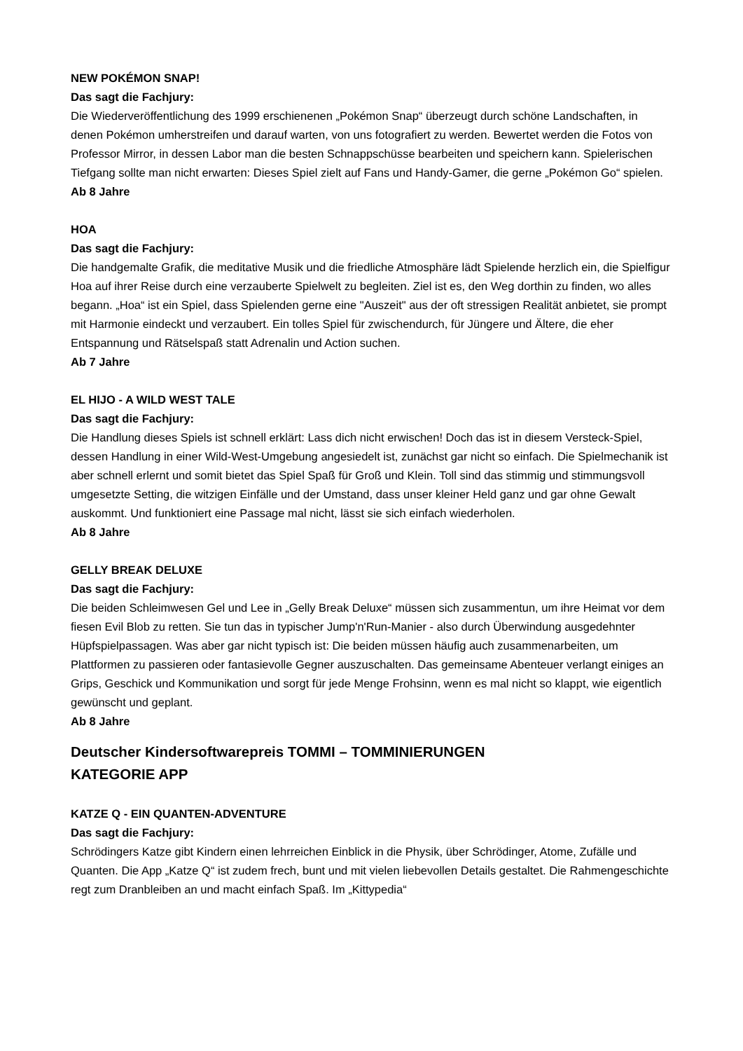NEW POKÉMON SNAP!
Das sagt die Fachjury:
Die Wiederveröffentlichung des 1999 erschienenen „Pokémon Snap“ überzeugt durch schöne Landschaften, in denen Pokémon umherstreifen und darauf warten, von uns fotografiert zu werden. Bewertet werden die Fotos von Professor Mirror, in dessen Labor man die besten Schnappschüsse bearbeiten und speichern kann. Spielerischen Tiefgang sollte man nicht erwarten: Dieses Spiel zielt auf Fans und Handy-Gamer, die gerne „Pokémon Go“ spielen.
Ab 8 Jahre
HOA
Das sagt die Fachjury:
Die handgemalte Grafik, die meditative Musik und die friedliche Atmosphäre lädt Spielende herzlich ein, die Spielfigur Hoa auf ihrer Reise durch eine verzauberte Spielwelt zu begleiten. Ziel ist es, den Weg dorthin zu finden, wo alles begann. „Hoa“ ist ein Spiel, dass Spielenden gerne eine "Auszeit" aus der oft stressigen Realität anbietet, sie prompt mit Harmonie eindeckt und verzaubert. Ein tolles Spiel für zwischendurch, für Jüngere und Ältere, die eher Entspannung und Rätselspaß statt Adrenalin und Action suchen.
Ab 7 Jahre
EL HIJO - A WILD WEST TALE
Das sagt die Fachjury:
Die Handlung dieses Spiels ist schnell erklärt: Lass dich nicht erwischen! Doch das ist in diesem Versteck-Spiel, dessen Handlung in einer Wild-West-Umgebung angesiedelt ist, zunächst gar nicht so einfach. Die Spielmechanik ist aber schnell erlernt und somit bietet das Spiel Spaß für Groß und Klein. Toll sind das stimmig und stimmungsvoll umgesetzte Setting, die witzigen Einfälle und der Umstand, dass unser kleiner Held ganz und gar ohne Gewalt auskommt. Und funktioniert eine Passage mal nicht, lässt sie sich einfach wiederholen.
Ab 8 Jahre
GELLY BREAK DELUXE
Das sagt die Fachjury:
Die beiden Schleimwesen Gel und Lee in „Gelly Break Deluxe“ müssen sich zusammentun, um ihre Heimat vor dem fiesen Evil Blob zu retten. Sie tun das in typischer Jump'n'Run-Manier - also durch Überwindung ausgedehnter Hüpfspielpassagen. Was aber gar nicht typisch ist: Die beiden müssen häufig auch zusammenarbeiten, um Plattformen zu passieren oder fantasievolle Gegner auszuschalten. Das gemeinsame Abenteuer verlangt einiges an Grips, Geschick und Kommunikation und sorgt für jede Menge Frohsinn, wenn es mal nicht so klappt, wie eigentlich gewünscht und geplant.
Ab 8 Jahre
Deutscher Kindersoftwarepreis TOMMI – TOMMINIERUNGEN
KATEGORIE APP
KATZE Q - EIN QUANTEN-ADVENTURE
Das sagt die Fachjury:
Schrödingers Katze gibt Kindern einen lehrreichen Einblick in die Physik, über Schrödinger, Atome, Zufälle und Quanten. Die App „Katze Q“ ist zudem frech, bunt und mit vielen liebevollen Details gestaltet. Die Rahmengeschichte regt zum Dranbleiben an und macht einfach Spaß. Im „Kittypedia“